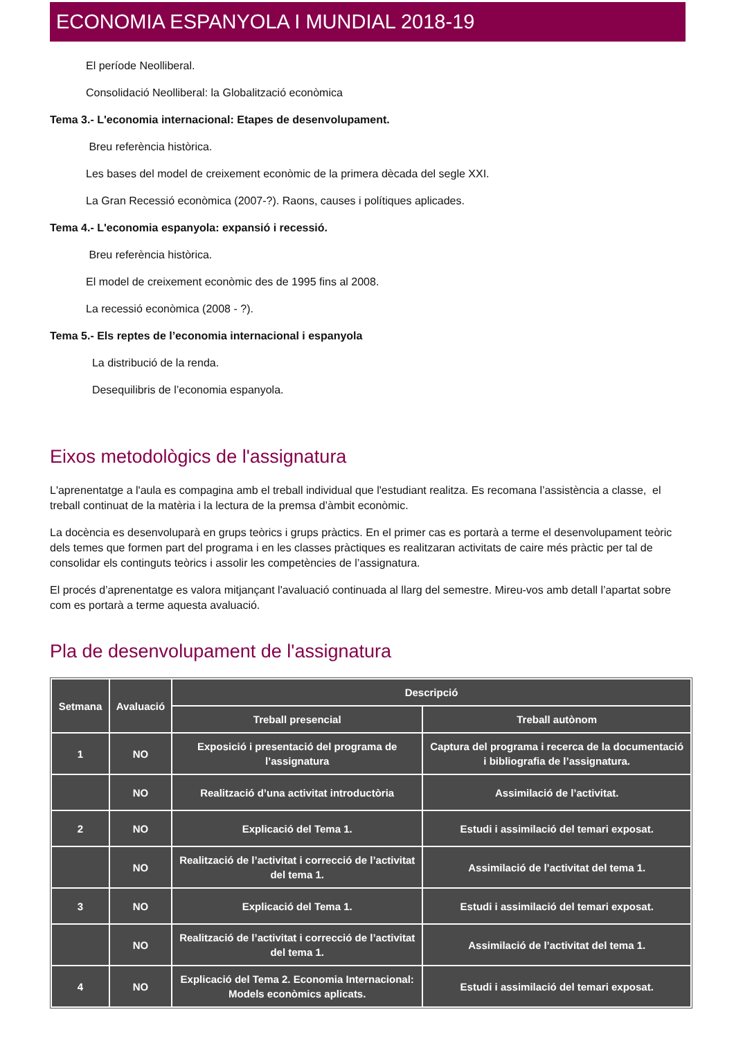ECONOMIA ESPANYOLA I MUNDIAL 2018-19
El període Neolliberal.
Consolidació Neolliberal: la Globalització econòmica
Tema 3.- L'economia internacional: Etapes de desenvolupament.
Breu referència històrica.
Les bases del model de creixement econòmic de la primera dècada del segle XXI.
La Gran Recessió econòmica (2007-?). Raons, causes i polítiques aplicades.
Tema 4.- L'economia espanyola: expansió i recessió.
Breu referència històrica.
El model de creixement econòmic des de 1995 fins al 2008.
La recessió econòmica (2008 - ?).
Tema 5.- Els reptes de l’economia internacional i espanyola
La distribució de la renda.
Desequilibris de l’economia espanyola.
Eixos metodològics de l'assignatura
L'aprenentatge a l'aula es compagina amb el treball individual que l'estudiant realitza. Es recomana l’assistència a classe, el treball continuat de la matèria i la lectura de la premsa d’àmbit econòmic.
La docència es desenvoluparà en grups teòrics i grups pràctics. En el primer cas es portarà a terme el desenvolupament teòric dels temes que formen part del programa i en les classes pràctiques es realitzaran activitats de caire més pràctic per tal de consolidar els continguts teòrics i assolir les competències de l’assignatura.
El procés d’aprenentatge es valora mitjançant l'avaluació continuada al llarg del semestre. Mireu-vos amb detall l’apartat sobre com es portarà a terme aquesta avaluació.
Pla de desenvolupament de l'assignatura
| Setmana | Avaluació | Descripció | |
| --- | --- | --- | --- |
| | | Treball presencial | Treball autònom |
| 1 | NO | Exposició i presentació del programa de l’assignatura | Captura del programa i recerca de la documentació i bibliografia de l’assignatura. |
| | NO | Realització d’una activitat introductòria | Assimilació de l’activitat. |
| 2 | NO | Explicació del Tema 1. | Estudi i assimilació del temari exposat. |
| | NO | Realització de l’activitat i correcció de l’activitat del tema 1. | Assimilació de l’activitat del tema 1. |
| 3 | NO | Explicació del Tema 1. | Estudi i assimilació del temari exposat. |
| | NO | Realització de l’activitat i correcció de l’activitat del tema 1. | Assimilació de l’activitat del tema 1. |
| 4 | NO | Explicació del Tema 2. Economia Internacional: Models econòmics aplicats. | Estudi i assimilació del temari exposat. |